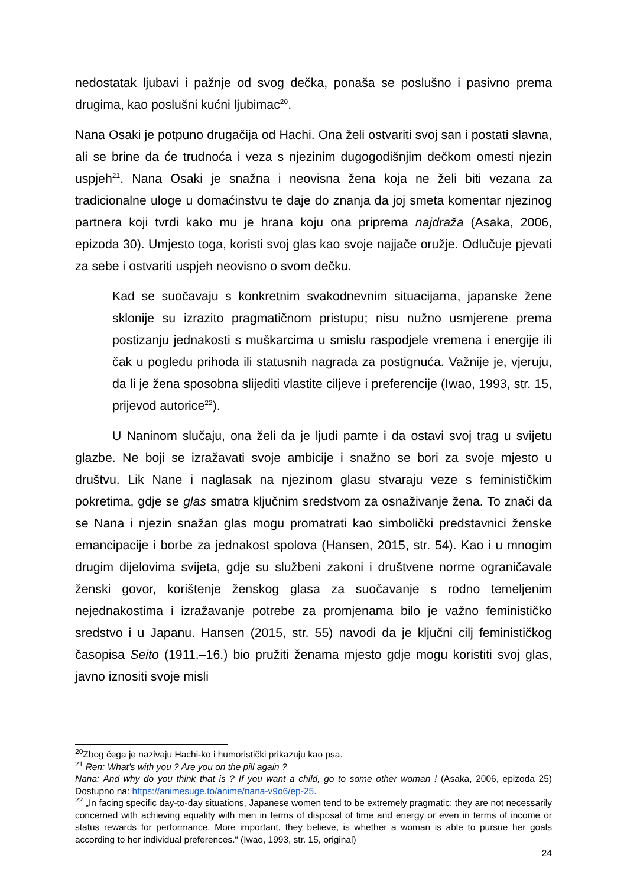nedostatak ljubavi i pažnje od svog dečka, ponaša se poslušno i pasivno prema drugima, kao poslušni kućni ljubimac<sup>20</sup>.
Nana Osaki je potpuno drugačija od Hachi. Ona želi ostvariti svoj san i postati slavna, ali se brine da će trudnoća i veza s njezinim dugogodišnjim dečkom omesti njezin uspjeh<sup>21</sup>. Nana Osaki je snažna i neovisna žena koja ne želi biti vezana za tradicionalne uloge u domaćinstvu te daje do znanja da joj smeta komentar njezinog partnera koji tvrdi kako mu je hrana koju ona priprema najdraža (Asaka, 2006, epizoda 30). Umjesto toga, koristi svoj glas kao svoje najjače oružje. Odlučuje pjevati za sebe i ostvariti uspjeh neovisno o svom dečku.
Kad se suočavaju s konkretnim svakodnevnim situacijama, japanske žene sklonije su izrazito pragmatičnom pristupu; nisu nužno usmjerene prema postizanju jednakosti s muškarcima u smislu raspodjele vremena i energije ili čak u pogledu prihoda ili statusnih nagrada za postignuća. Važnije je, vjeruju, da li je žena sposobna slijediti vlastite ciljeve i preferencije (Iwao, 1993, str. 15, prijevod autorice<sup>22</sup>).
U Naninom slučaju, ona želi da je ljudi pamte i da ostavi svoj trag u svijetu glazbe. Ne boji se izražavati svoje ambicije i snažno se bori za svoje mjesto u društvu. Lik Nane i naglasak na njezinom glasu stvaraju veze s feminističkim pokretima, gdje se glas smatra ključnim sredstvom za osnaživanje žena. To znači da se Nana i njezin snažan glas mogu promatrati kao simbolički predstavnici ženske emancipacije i borbe za jednakost spolova (Hansen, 2015, str. 54). Kao i u mnogim drugim dijelovima svijeta, gdje su službeni zakoni i društvene norme ograničavale ženski govor, korištenje ženskog glasa za suočavanje s rodno temeljenim nejednakostima i izražavanje potrebe za promjenama bilo je važno feminističko sredstvo i u Japanu. Hansen (2015, str. 55) navodi da je ključni cilj feminističkog časopisa Seito (1911.–16.) bio pružiti ženama mjesto gdje mogu koristiti svoj glas, javno iznositi svoje misli
<sup>20</sup> Zbog čega je nazivaju Hachi-ko i humoristički prikazuju kao psa.
<sup>21</sup> Ren: What's with you ? Are you on the pill again ?
Nana: And why do you think that is ? If you want a child, go to some other woman ! (Asaka, 2006, epizoda 25) Dostupno na: https://animesuge.to/anime/nana-v9o6/ep-25.
<sup>22</sup> „In facing specific day-to-day situations, Japanese women tend to be extremely pragmatic; they are not necessarily concerned with achieving equality with men in terms of disposal of time and energy or even in terms of income or status rewards for performance. More important, they believe, is whether a woman is able to pursue her goals according to her individual preferences.“ (Iwao, 1993, str. 15, original)
24